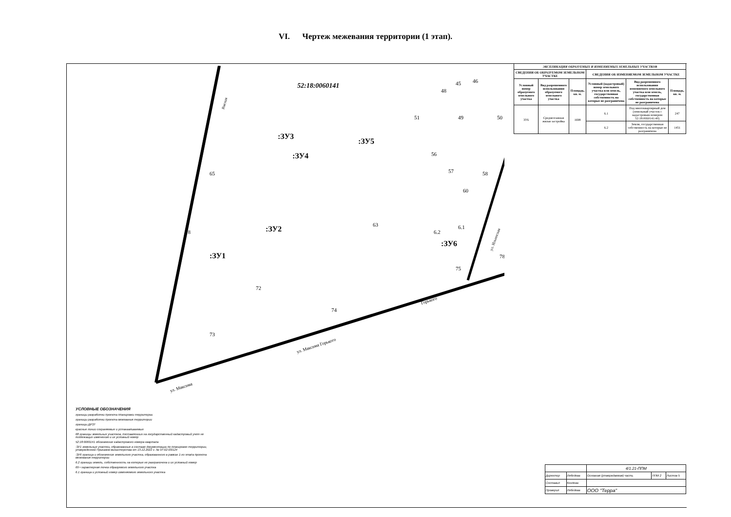VI. Чертеж межевания территории (1 этап).
52:18:0060141
:ЗУ3
:ЗУ4
:ЗУ5
:ЗУ2
:ЗУ1
:ЗУ6
6.2
6.1
Ямская
ул. Ильинская
ул. Максима Горького
ул. Максима
Горького
65
78
63
72
74
73
78
75
56
57
58
60
51
49
50
48
45
46
| ЭКСПЛИКАЦИЯ ОБРАЗУЕМЫХ И ИЗМЕНЯЕМЫХ ЗЕМЕЛЬНЫХ УЧАСТКОВ | | | | | |
| --- | --- | --- | --- | --- | --- |
| СВЕДЕНИЯ ОБ ОБРАЗУЕМОМ ЗЕМЕЛЬНОМ УЧАСТКЕ | | | СВЕДЕНИЯ ОБ ИЗМЕНЯЕМОМ ЗЕМЕЛЬНОМ УЧАСТКЕ | | |
| Условный номер образуемого земельного участка | Вид разрешенного использования образуемого земельного участка | Площадь, кв. м. | Условный (кадастровый) номер земельного участка или земель, государственная собственность на которые не разграничена | Вид разрешенного использования изменяемого земельного участка или земель, государственная собственность на которые не разграничена | Площадь, кв. м. |
| ЗУ6 | Среднеэтажная жилая застройка | 1698 | 6.1 | Под многоквартирный дом (земельный участок с кадастровым номером 52:18:0060141:40) | 247 |
| | | | 6.2 | Земли, государственная собственность на которые не разграничена | 1451 |
УСЛОВНЫЕ ОБОЗНАЧЕНИЯ
границы разработки проекта планировки территории
границы разработки проекта межевания территории
границы ДРЗТ
красные линии сохраняемые и устанавливаемые
68 границы земельных участков, поставленных на государственный кадастровый учет не подлежащих изменению и их условный номер
52:18:0060141 обозначение кадастрового номера квартала
:ЗУ1 земельные участки, образованные в составе документации по планировке территории, утвержденной Приказом министерства от 13.12.2022 г. № 07-02-03/124
:ЗУ6 граница и обозначение земельного участка, образованного в рамках 1-го этапа проекта межевания территории
6.2 границы земель, собственность на которые не разграничена и их условный номер
69 • характерная точка образуемого земельного участка
6.1 граница и условный номер изменяемого земельного участка
| | | 4/1.21-ППМ | | |
| Директор | Лебедева | Основная (утверждаемая) часть | ППМ 2 | Листов 5 |
| Составил | Конлева | | | |
| Проверил | Лебедева | ООО "Терра" | | |